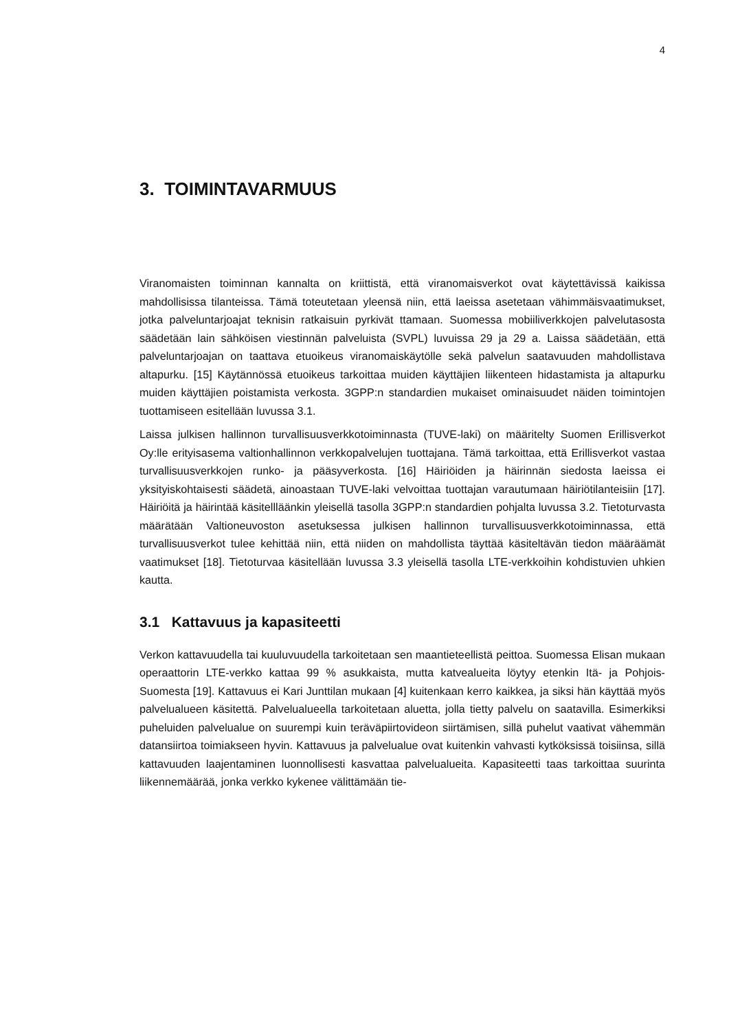4
3. TOIMINTAVARMUUS
Viranomaisten toiminnan kannalta on kriittistä, että viranomaisverkot ovat käytettävissä kaikissa mahdollisissa tilanteissa. Tämä toteutetaan yleensä niin, että laeissa asetetaan vähimmäisvaatimukset, jotka palveluntarjoajat teknisin ratkaisuin pyrkivät ttamaan. Suomessa mobiiliverkkojen palvelutasosta säädetään lain sähköisen viestinnän palveluista (SVPL) luvuissa 29 ja 29 a. Laissa säädetään, että palveluntarjoajan on taattava etuoikeus viranomaiskäytölle sekä palvelun saatavuuden mahdollistava altapurku. [15] Käytännössä etuoikeus tarkoittaa muiden käyttäjien liikenteen hidastamista ja altapurku muiden käyttäjien poistamista verkosta. 3GPP:n standardien mukaiset ominaisuudet näiden toimintojen tuottamiseen esitellään luvussa 3.1.
Laissa julkisen hallinnon turvallisuusverkkotoiminnasta (TUVE-laki) on määritelty Suomen Erillisverkot Oy:lle erityisasema valtionhallinnon verkkopalvelujen tuottajana. Tämä tarkoittaa, että Erillisverkot vastaa turvallisuusverkkojen runko- ja pääsyverkosta. [16] Häiriöiden ja häirinnän siedosta laeissa ei yksityiskohtaisesti säädetä, ainoastaan TUVE-laki velvoittaa tuottajan varautumaan häiriötilanteisiin [17]. Häiriöitä ja häirintää käsitellläänkin yleisellä tasolla 3GPP:n standardien pohjalta luvussa 3.2. Tietoturvasta määrätään Valtioneuvoston asetuksessa julkisen hallinnon turvallisuusverkkotoiminnassa, että turvallisuusverkot tulee kehittää niin, että niiden on mahdollista täyttää käsiteltävän tiedon määräämät vaatimukset [18]. Tietoturvaa käsitellään luvussa 3.3 yleisellä tasolla LTE-verkkoihin kohdistuvien uhkien kautta.
3.1 Kattavuus ja kapasiteetti
Verkon kattavuudella tai kuuluvuudella tarkoitetaan sen maantieteellistä peittoa. Suomessa Elisan mukaan operaattorin LTE-verkko kattaa 99 % asukkaista, mutta katvealueita löytyy etenkin Itä- ja Pohjois-Suomesta [19]. Kattavuus ei Kari Junttilan mukaan [4] kuitenkaan kerro kaikkea, ja siksi hän käyttää myös palvelualueen käsitettä. Palvelualueella tarkoitetaan aluetta, jolla tietty palvelu on saatavilla. Esimerkiksi puheluiden palvelualue on suurempi kuin teräväpiirtovideon siirtämisen, sillä puhelut vaativat vähemmän datansiirtoa toimiakseen hyvin. Kattavuus ja palvelualue ovat kuitenkin vahvasti kytköksissä toisiinsa, sillä kattavuuden laajentaminen luonnollisesti kasvattaa palvelualueita. Kapasiteetti taas tarkoittaa suurinta liikennemäärää, jonka verkko kykenee välittämään tie-